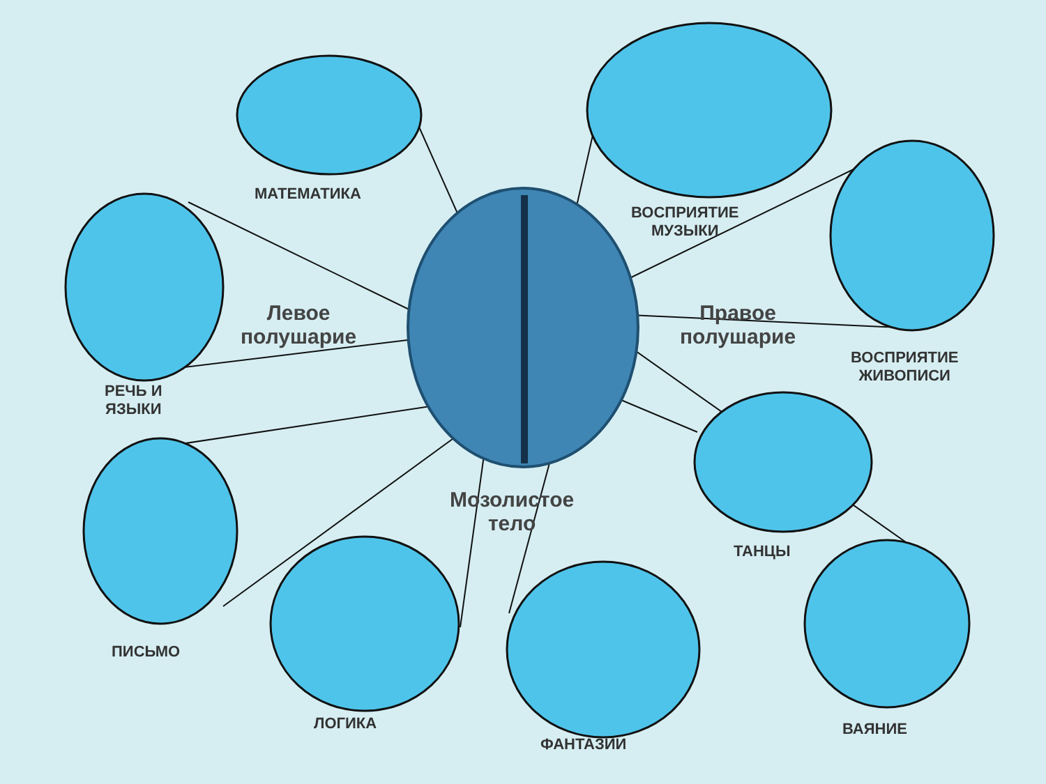МАТЕМАТИКА
ВОСПРИЯТИЕ
МУЗЫКИ
Левое
полушарие
Правое
полушарие
ВОСПРИЯТИЕ
ЖИВОПИСИ
РЕЧЬ И
ЯЗЫКИ
Мозолистое
тело
ТАНЦЫ
ПИСЬМО
ЛОГИКА
ФАНТАЗИИ
ВАЯНИЕ